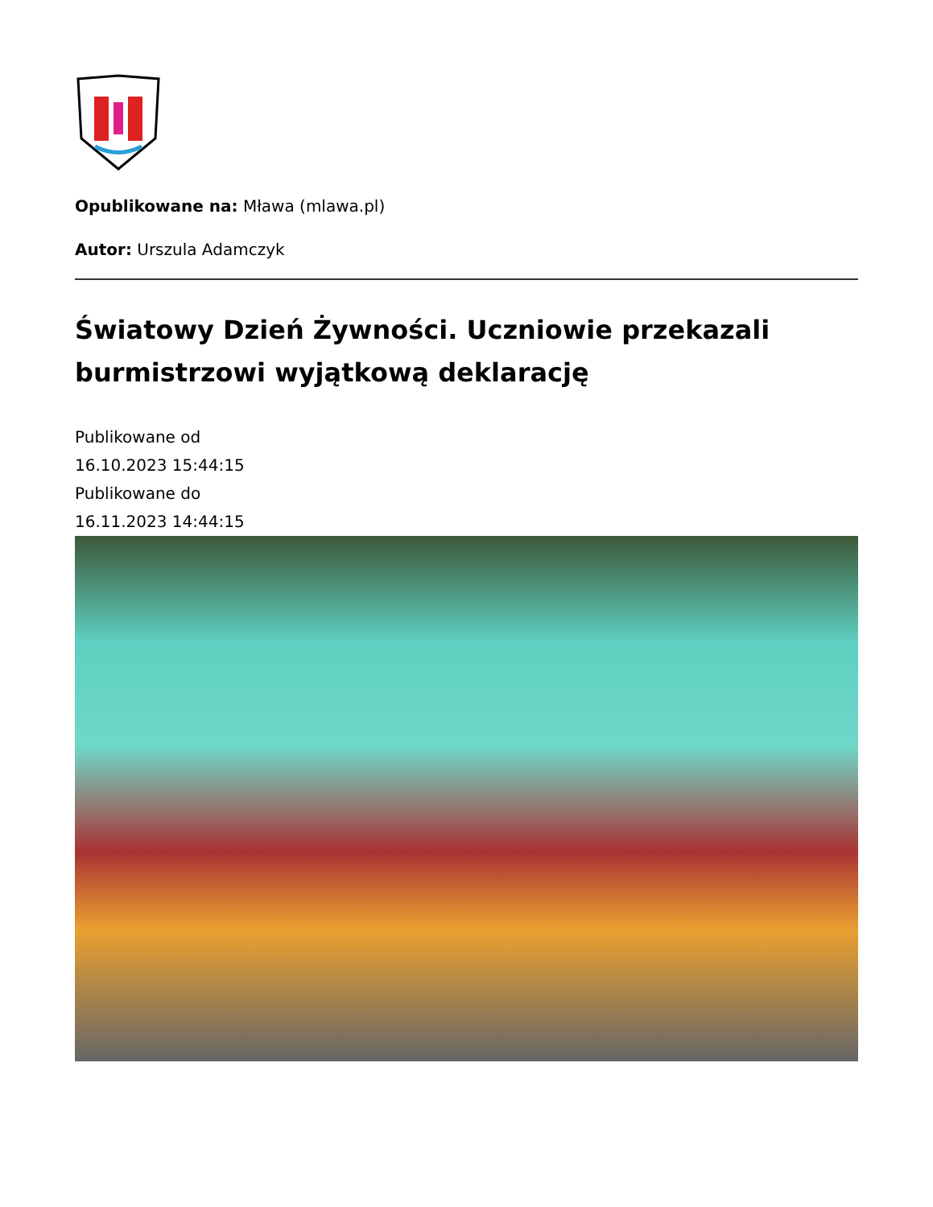Opublikowane na: Mława (mlawa.pl)
Autor: Urszula Adamczyk
Światowy Dzień Żywności. Uczniowie przekazali burmistrzowi wyjątkową deklarację
Publikowane od
16.10.2023 15:44:15
Publikowane do
16.11.2023 14:44:15